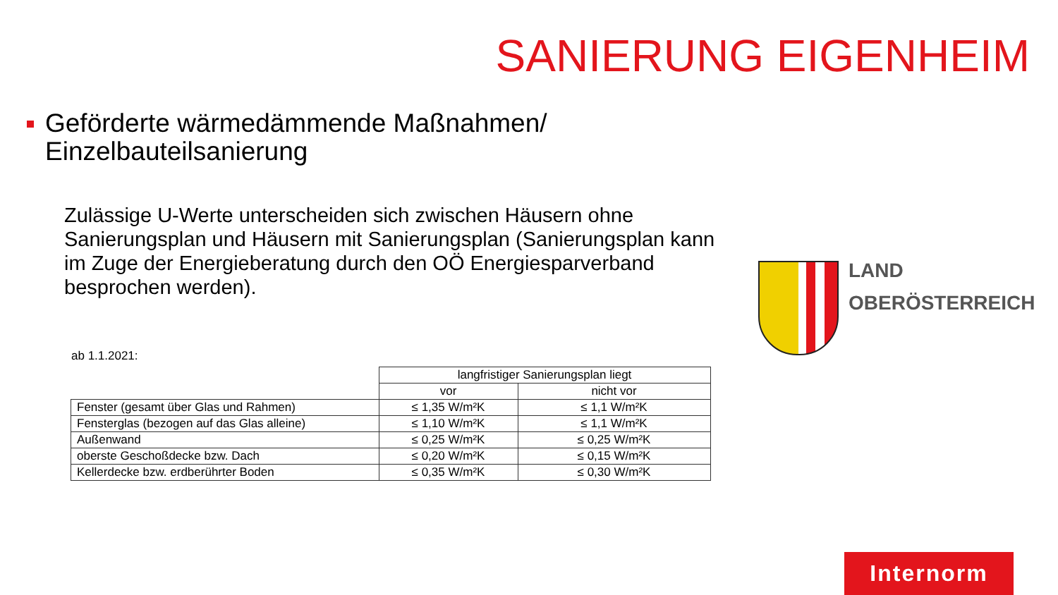SANIERUNG EIGENHEIM
Geförderte wärmedämmende Maßnahmen/
Einzelbauteilsanierung
Zulässige U-Werte unterscheiden sich zwischen Häusern ohne Sanierungsplan und Häusern mit Sanierungsplan (Sanierungsplan kann im Zuge der Energieberatung durch den OÖ Energiesparverband besprochen werden).
ab 1.1.2021:
| | langfristiger Sanierungsplan liegt | |
| --- | --- | --- |
| | vor | nicht vor |
| Fenster (gesamt über Glas und Rahmen) | ≤ 1,35 W/m²K | ≤ 1,1 W/m²K |
| Fensterglas (bezogen auf das Glas alleine) | ≤ 1,10 W/m²K | ≤ 1,1 W/m²K |
| Außenwand | ≤ 0,25 W/m²K | ≤ 0,25 W/m²K |
| oberste Geschoßdecke bzw. Dach | ≤ 0,20 W/m²K | ≤ 0,15 W/m²K |
| Kellerdecke bzw. erdberührter Boden | ≤ 0,35 W/m²K | ≤ 0,30 W/m²K |
LAND
OBERÖSTERREICH
Internorm